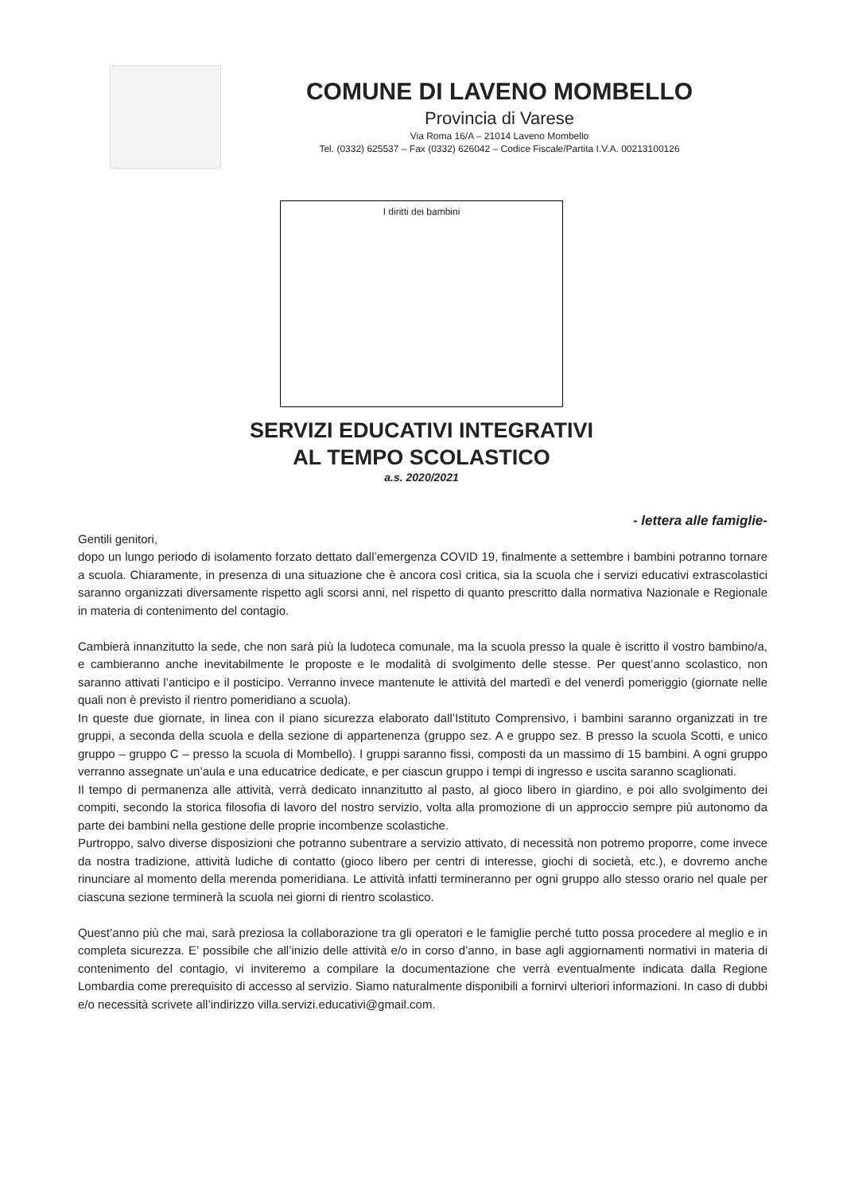COMUNE DI LAVENO MOMBELLO
Provincia di Varese
Via Roma 16/A – 21014 Laveno Mombello
Tel. (0332) 625537 – Fax (0332) 626042 – Codice Fiscale/Partita I.V.A. 00213100126
I diritti dei bambini
SERVIZI EDUCATIVI INTEGRATIVI
AL TEMPO SCOLASTICO
a.s. 2020/2021
- lettera alle famiglie-
Gentili genitori,
dopo un lungo periodo di isolamento forzato dettato dall’emergenza COVID 19, finalmente a settembre i bambini potranno tornare a scuola. Chiaramente, in presenza di una situazione che è ancora così critica, sia la scuola che i servizi educativi extrascolastici saranno organizzati diversamente rispetto agli scorsi anni, nel rispetto di quanto prescritto dalla normativa Nazionale e Regionale in materia di contenimento del contagio.
Cambierà innanzitutto la sede, che non sarà più la ludoteca comunale, ma la scuola presso la quale è iscritto il vostro bambino/a, e cambieranno anche inevitabilmente le proposte e le modalità di svolgimento delle stesse. Per quest’anno scolastico, non saranno attivati l’anticipo e il posticipo. Verranno invece mantenute le attività del martedì e del venerdì pomeriggio (giornate nelle quali non è previsto il rientro pomeridiano a scuola).
In queste due giornate, in linea con il piano sicurezza elaborato dall’Istituto Comprensivo, i bambini saranno organizzati in tre gruppi, a seconda della scuola e della sezione di appartenenza (gruppo sez. A e gruppo sez. B presso la scuola Scotti, e unico gruppo – gruppo C – presso la scuola di Mombello). I gruppi saranno fissi, composti da un massimo di 15 bambini. A ogni gruppo verranno assegnate un’aula e una educatrice dedicate, e per ciascun gruppo i tempi di ingresso e uscita saranno scaglionati.
Il tempo di permanenza alle attività, verrà dedicato innanzitutto al pasto, al gioco libero in giardino, e poi allo svolgimento dei compiti, secondo la storica filosofia di lavoro del nostro servizio, volta alla promozione di un approccio sempre più autonomo da parte dei bambini nella gestione delle proprie incombenze scolastiche.
Purtroppo, salvo diverse disposizioni che potranno subentrare a servizio attivato, di necessità non potremo proporre, come invece da nostra tradizione, attività ludiche di contatto (gioco libero per centri di interesse, giochi di società, etc.), e dovremo anche rinunciare al momento della merenda pomeridiana. Le attività infatti termineranno per ogni gruppo allo stesso orario nel quale per ciascuna sezione terminerà la scuola nei giorni di rientro scolastico.
Quest’anno più che mai, sarà preziosa la collaborazione tra gli operatori e le famiglie perché tutto possa procedere al meglio e in completa sicurezza. E’ possibile che all’inizio delle attività e/o in corso d’anno, in base agli aggiornamenti normativi in materia di contenimento del contagio, vi inviteremo a compilare la documentazione che verrà eventualmente indicata dalla Regione Lombardia come prerequisito di accesso al servizio. Siamo naturalmente disponibili a fornirvi ulteriori informazioni. In caso di dubbi e/o necessità scrivete all’indirizzo villa.servizi.educativi@gmail.com.